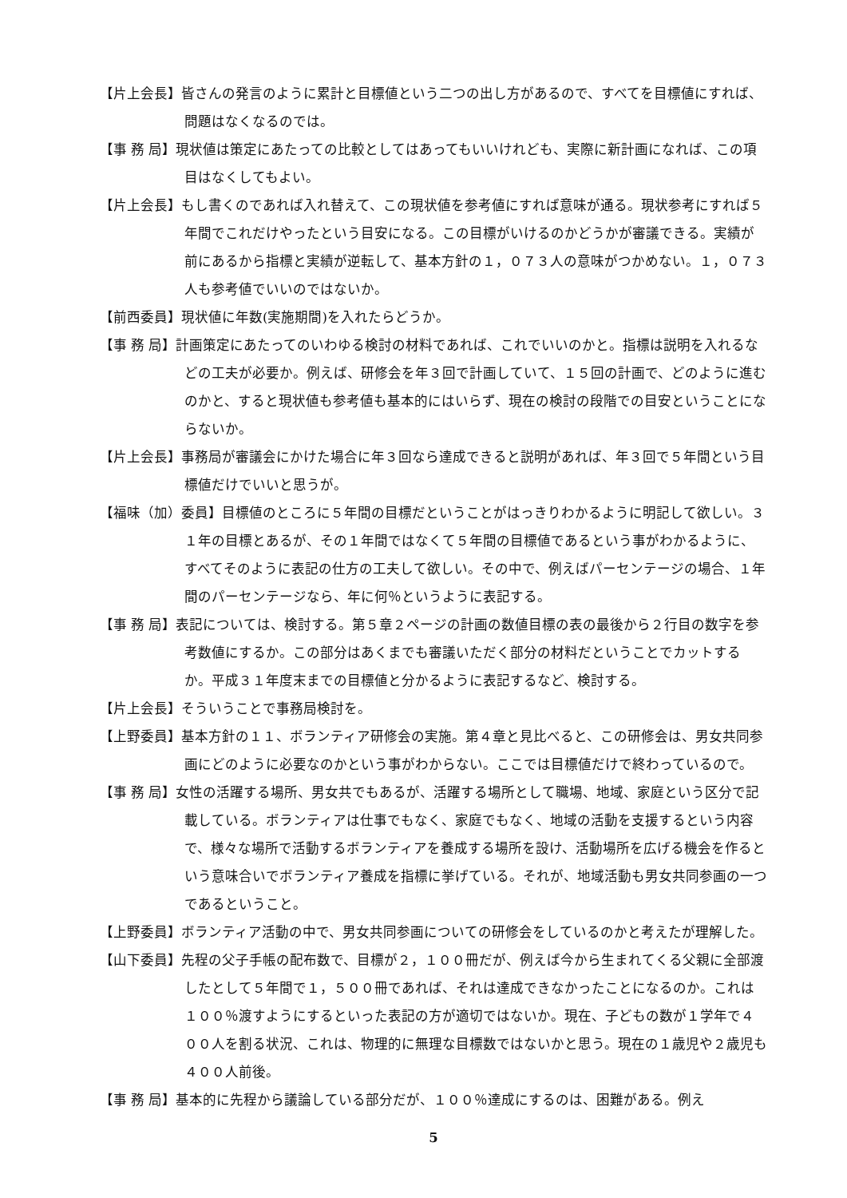【片上会長】皆さんの発言のように累計と目標値という二つの出し方があるので、すべてを目標値にすれば、問題はなくなるのでは。
【事 務 局】現状値は策定にあたっての比較としてはあってもいいけれども、実際に新計画になれば、この項目はなくしてもよい。
【片上会長】もし書くのであれば入れ替えて、この現状値を参考値にすれば意味が通る。現状参考にすれば５年間でこれだけやったという目安になる。この目標がいけるのかどうかが審議できる。実績が前にあるから指標と実績が逆転して、基本方針の１，０７３人の意味がつかめない。１，０７３人も参考値でいいのではないか。
【前西委員】現状値に年数(実施期間)を入れたらどうか。
【事 務 局】計画策定にあたってのいわゆる検討の材料であれば、これでいいのかと。指標は説明を入れるなどの工夫が必要か。例えば、研修会を年３回で計画していて、１５回の計画で、どのように進むのかと、すると現状値も参考値も基本的にはいらず、現在の検討の段階での目安ということにならないか。
【片上会長】事務局が審議会にかけた場合に年３回なら達成できると説明があれば、年３回で５年間という目標値だけでいいと思うが。
【福味（加）委員】目標値のところに５年間の目標だということがはっきりわかるように明記して欲しい。３１年の目標とあるが、その１年間ではなくて５年間の目標値であるという事がわかるように、すべてそのように表記の仕方の工夫して欲しい。その中で、例えばパーセンテージの場合、１年間のパーセンテージなら、年に何％というように表記する。
【事 務 局】表記については、検討する。第５章２ページの計画の数値目標の表の最後から２行目の数字を参考数値にするか。この部分はあくまでも審議いただく部分の材料だということでカットするか。平成３１年度末までの目標値と分かるように表記するなど、検討する。
【片上会長】そういうことで事務局検討を。
【上野委員】基本方針の１１、ボランティア研修会の実施。第４章と見比べると、この研修会は、男女共同参画にどのように必要なのかという事がわからない。ここでは目標値だけで終わっているので。
【事 務 局】女性の活躍する場所、男女共でもあるが、活躍する場所として職場、地域、家庭という区分で記載している。ボランティアは仕事でもなく、家庭でもなく、地域の活動を支援するという内容で、様々な場所で活動するボランティアを養成する場所を設け、活動場所を広げる機会を作るという意味合いでボランティア養成を指標に挙げている。それが、地域活動も男女共同参画の一つであるということ。
【上野委員】ボランティア活動の中で、男女共同参画についての研修会をしているのかと考えたが理解した。
【山下委員】先程の父子手帳の配布数で、目標が２，１００冊だが、例えば今から生まれてくる父親に全部渡したとして５年間で１，５００冊であれば、それは達成できなかったことになるのか。これは１００％渡すようにするといった表記の方が適切ではないか。現在、子どもの数が１学年で４００人を割る状況、これは、物理的に無理な目標数ではないかと思う。現在の１歳児や２歳児も４００人前後。
【事 務 局】基本的に先程から議論している部分だが、１００％達成にするのは、困難がある。例え
5